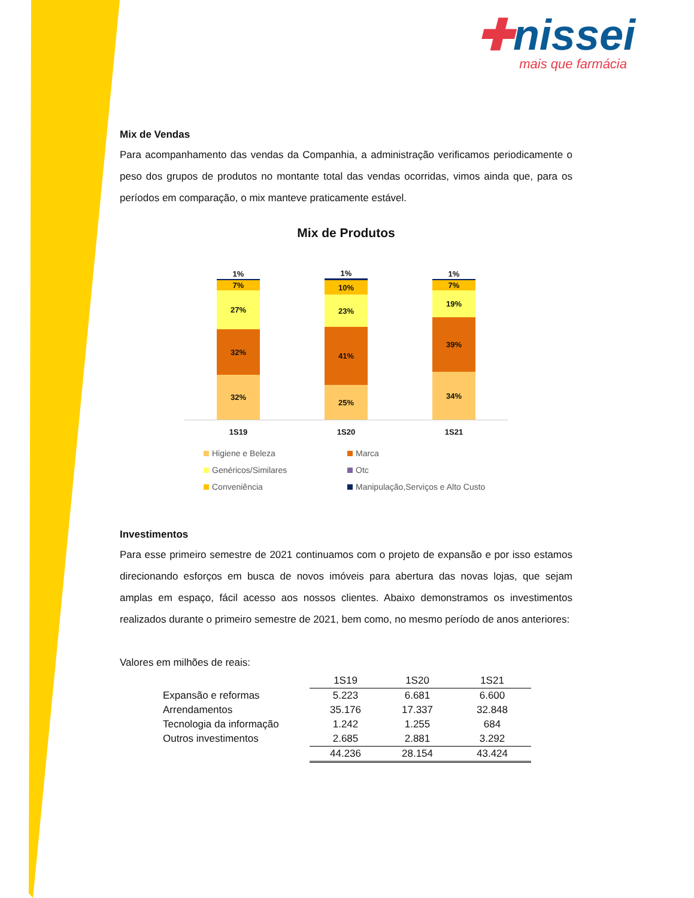✚nissei
mais que farmácia
Mix de Vendas
Para acompanhamento das vendas da Companhia, a administração verificamos periodicamente o peso dos grupos de produtos no montante total das vendas ocorridas, vimos ainda que, para os períodos em comparação, o mix manteve praticamente estável.
Mix de Produtos
32%
32%
27%
7%
1%
25%
41%
23%
10%
1%
34%
39%
19%
7%
1%
1S19 1S20 1S21
Higiene e Beleza
Marca
Genéricos/Similares
Otc
Conveniência
Manipulação,Serviços e Alto Custo
Investimentos
Para esse primeiro semestre de 2021 continuamos com o projeto de expansão e por isso estamos direcionando esforços em busca de novos imóveis para abertura das novas lojas, que sejam amplas em espaço, fácil acesso aos nossos clientes. Abaixo demonstramos os investimentos realizados durante o primeiro semestre de 2021, bem como, no mesmo período de anos anteriores:
Valores em milhões de reais:
| | 1S19 | 1S20 | 1S21 |
| --- | --- | --- | --- |
| Expansão e reformas | 5.223 | 6.681 | 6.600 |
| Arrendamentos | 35.176 | 17.337 | 32.848 |
| Tecnologia da informação | 1.242 | 1.255 | 684 |
| Outros investimentos | 2.685 | 2.881 | 3.292 |
| | 44.236 | 28.154 | 43.424 |